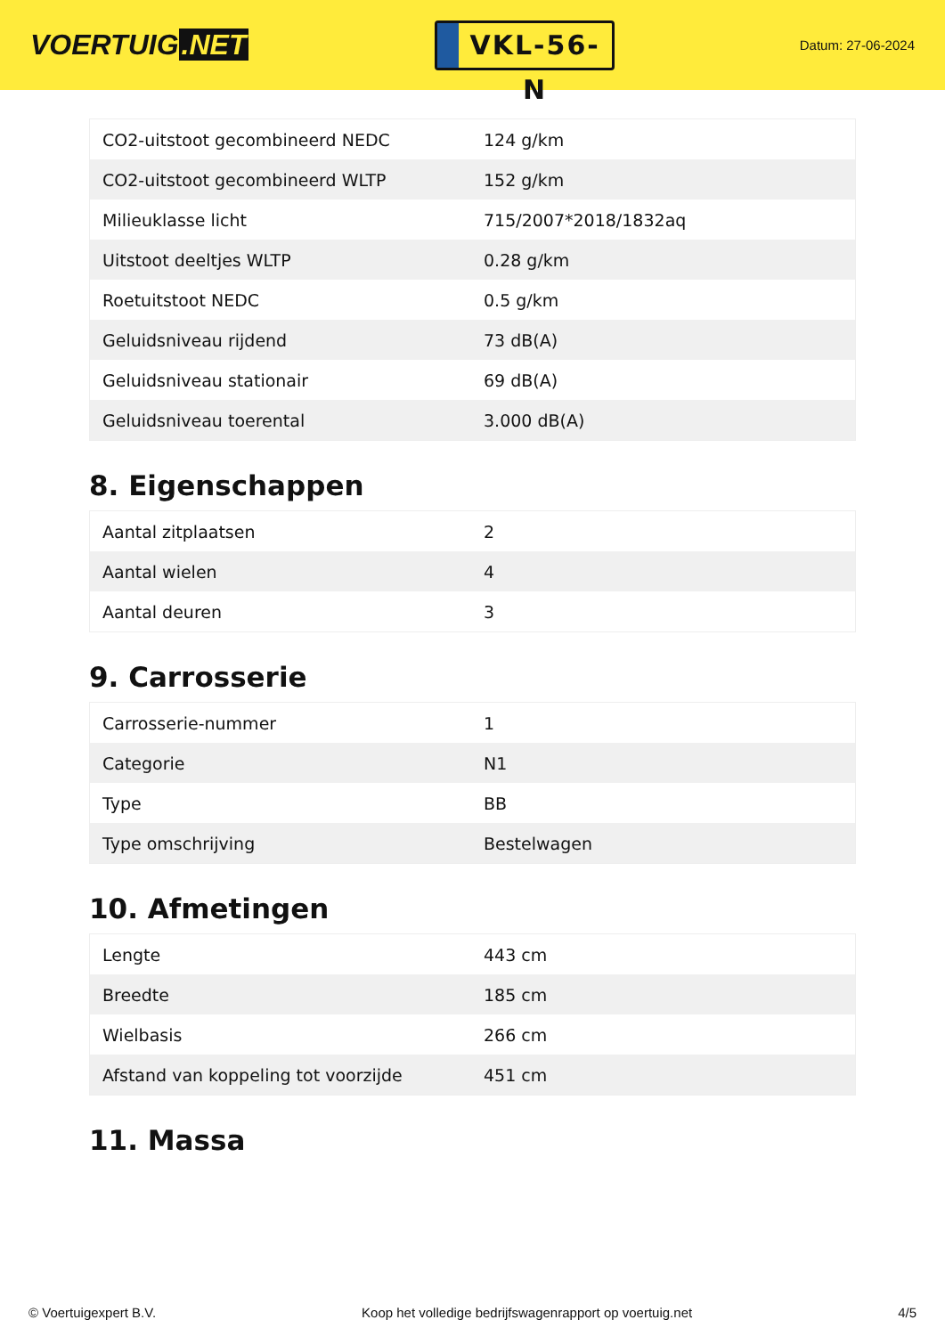VOERTUIG.NET
VKL-56-N
Datum: 27-06-2024
| CO2-uitstoot gecombineerd NEDC | 124 g/km |
| CO2-uitstoot gecombineerd WLTP | 152 g/km |
| Milieuklasse licht | 715/2007*2018/1832aq |
| Uitstoot deeltjes WLTP | 0.28 g/km |
| Roetuitstoot NEDC | 0.5 g/km |
| Geluidsniveau rijdend | 73 dB(A) |
| Geluidsniveau stationair | 69 dB(A) |
| Geluidsniveau toerental | 3.000 dB(A) |
8. Eigenschappen
| Aantal zitplaatsen | 2 |
| Aantal wielen | 4 |
| Aantal deuren | 3 |
9. Carrosserie
| Carrosserie-nummer | 1 |
| Categorie | N1 |
| Type | BB |
| Type omschrijving | Bestelwagen |
10. Afmetingen
| Lengte | 443 cm |
| Breedte | 185 cm |
| Wielbasis | 266 cm |
| Afstand van koppeling tot voorzijde | 451 cm |
11. Massa
© Voertuigexpert B.V. Koop het volledige bedrijfswagenrapport op voertuig.net 4/5